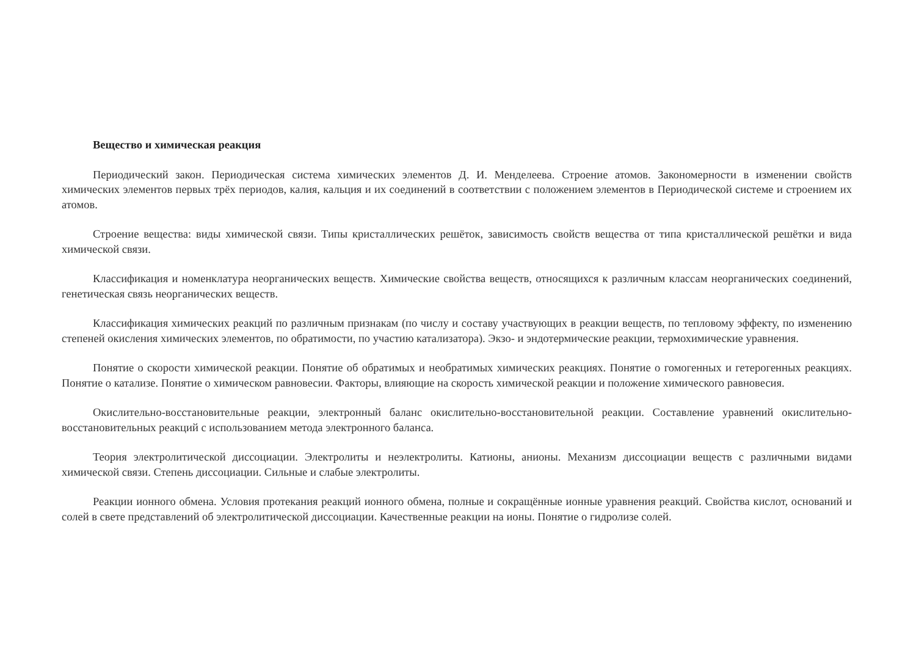Вещество и химическая реакция
Периодический закон. Периодическая система химических элементов Д. И. Менделеева. Строение атомов. Закономерности в изменении свойств химических элементов первых трёх периодов, калия, кальция и их соединений в соответствии с положением элементов в Периодической системе и строением их атомов.
Строение вещества: виды химической связи. Типы кристаллических решёток, зависимость свойств вещества от типа кристаллической решётки и вида химической связи.
Классификация и номенклатура неорганических веществ. Химические свойства веществ, относящихся к различным классам неорганических соединений, генетическая связь неорганических веществ.
Классификация химических реакций по различным признакам (по числу и составу участвующих в реакции веществ, по тепловому эффекту, по изменению степеней окисления химических элементов, по обратимости, по участию катализатора). Экзо- и эндотермические реакции, термохимические уравнения.
Понятие о скорости химической реакции. Понятие об обратимых и необратимых химических реакциях. Понятие о гомогенных и гетерогенных реакциях. Понятие о катализе. Понятие о химическом равновесии. Факторы, влияющие на скорость химической реакции и положение химического равновесия.
Окислительно-восстановительные реакции, электронный баланс окислительно-восстановительной реакции. Составление уравнений окислительно-восстановительных реакций с использованием метода электронного баланса.
Теория электролитической диссоциации. Электролиты и неэлектролиты. Катионы, анионы. Механизм диссоциации веществ с различными видами химической связи. Степень диссоциации. Сильные и слабые электролиты.
Реакции ионного обмена. Условия протекания реакций ионного обмена, полные и сокращённые ионные уравнения реакций. Свойства кислот, оснований и солей в свете представлений об электролитической диссоциации. Качественные реакции на ионы. Понятие о гидролизе солей.